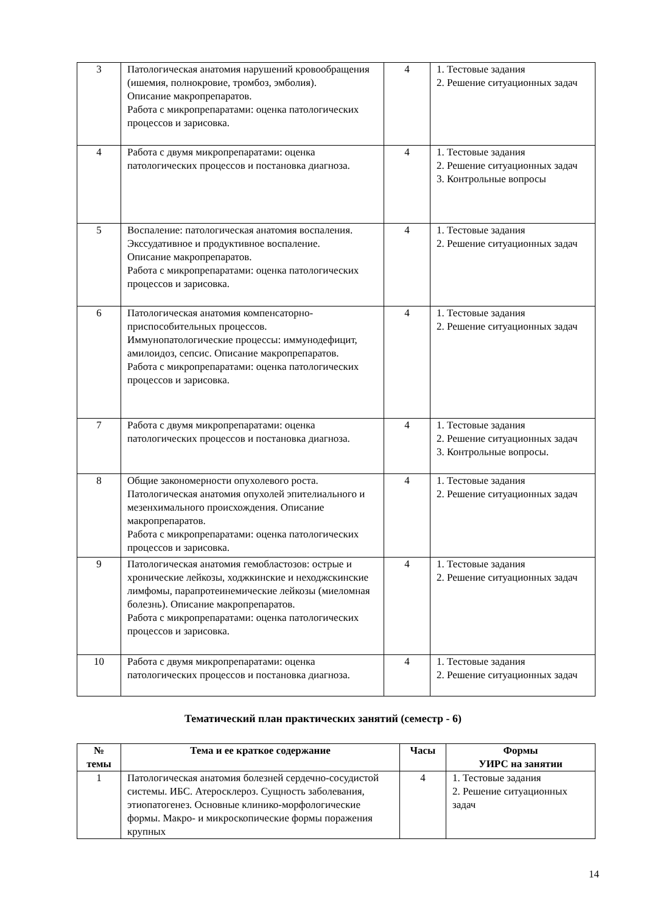| 3 | Патологическая анатомия нарушений кровообращения (ишемия, полнокровие, тромбоз, эмболия). Описание макропрепаратов. Работа с микропрепаратами: оценка патологических процессов и зарисовка. | 4 | 1. Тестовые задания 2. Решение ситуационных задач |
| 4 | Работа с двумя микропрепаратами: оценка патологических процессов и постановка диагноза. | 4 | 1. Тестовые задания 2. Решение ситуационных задач 3. Контрольные вопросы |
| 5 | Воспаление: патологическая анатомия воспаления. Экссудативное и продуктивное воспаление. Описание макропрепаратов. Работа с микропрепаратами: оценка патологических процессов и зарисовка. | 4 | 1. Тестовые задания 2. Решение ситуационных задач |
| 6 | Патологическая анатомия компенсаторно-приспособительных процессов. Иммунопатологические процессы: иммунодефицит, амилоидоз, сепсис. Описание макропрепаратов. Работа с микропрепаратами: оценка патологических процессов и зарисовка. | 4 | 1. Тестовые задания 2. Решение ситуационных задач |
| 7 | Работа с двумя микропрепаратами: оценка патологических процессов и постановка диагноза. | 4 | 1. Тестовые задания 2. Решение ситуационных задач 3. Контрольные вопросы. |
| 8 | Общие закономерности опухолевого роста. Патологическая анатомия опухолей эпителиального и мезенхимального происхождения. Описание макропрепаратов. Работа с микропрепаратами: оценка патологических процессов и зарисовка. | 4 | 1. Тестовые задания 2. Решение ситуационных задач |
| 9 | Патологическая анатомия гемобластозов: острые и хронические лейкозы, ходжкинские и неходжскинские лимфомы, парапротеинемические лейкозы (миеломная болезнь). Описание макропрепаратов. Работа с микропрепаратами: оценка патологических процессов и зарисовка. | 4 | 1. Тестовые задания 2. Решение ситуационных задач |
| 10 | Работа с двумя микропрепаратами: оценка патологических процессов и постановка диагноза. | 4 | 1. Тестовые задания 2. Решение ситуационных задач |
Тематический план практических занятий (семестр - 6)
| № темы | Тема и ее краткое содержание | Часы | Формы УИРС на занятии |
| --- | --- | --- | --- |
| 1 | Патологическая анатомия болезней сердечно-сосудистой системы. ИБС. Атеросклероз. Сущность заболевания, этиопатогенез. Основные клинико-морфологические формы. Макро- и микроскопические формы поражения крупных | 4 | 1. Тестовые задания 2. Решение ситуационных задач |
14